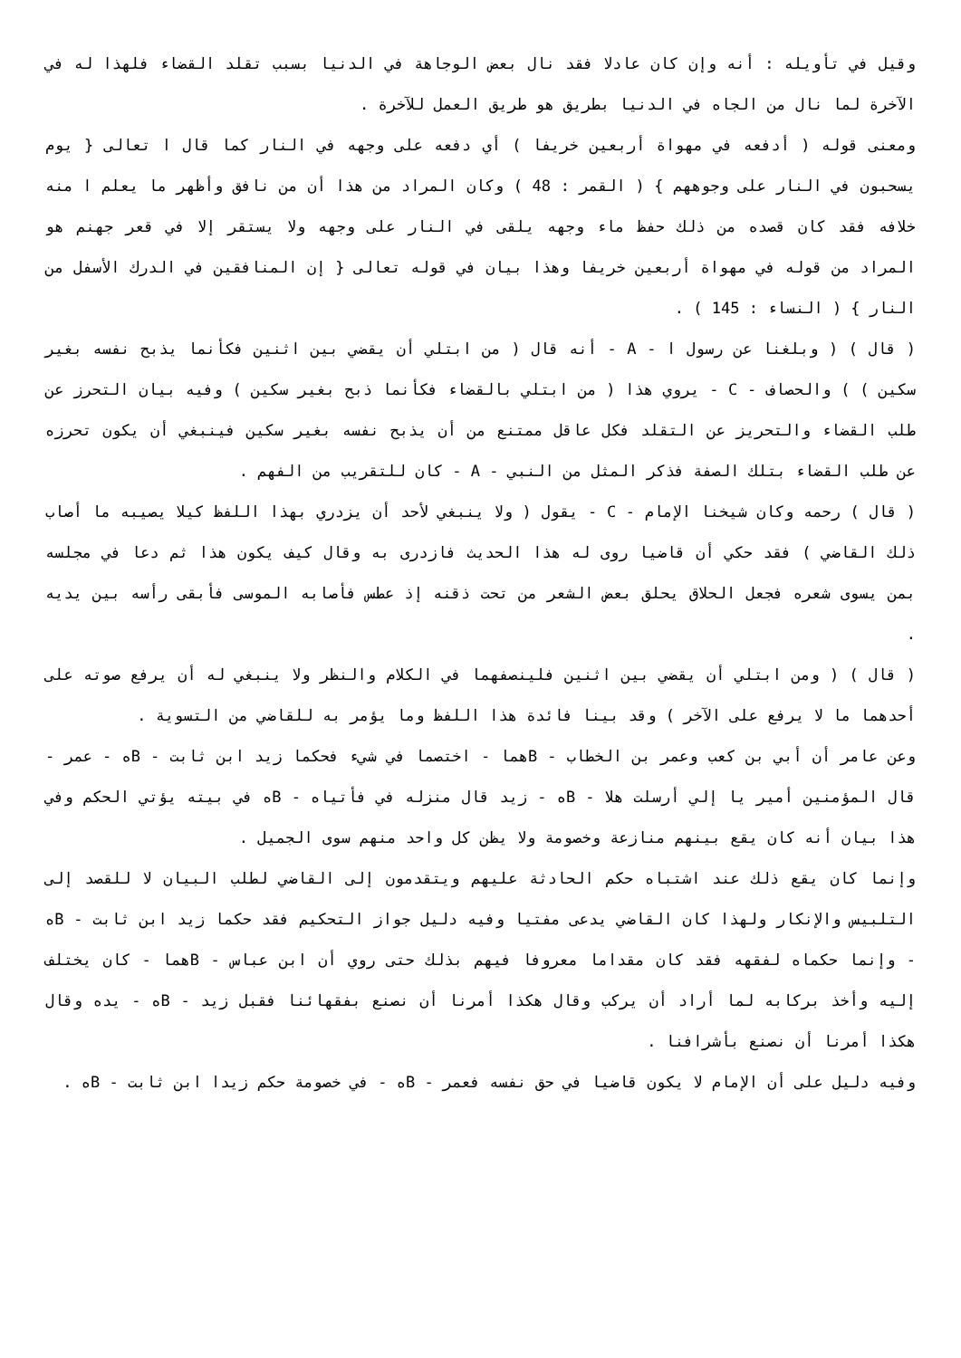وقيل في تأويله : أنه وإن كان عادلا فقد نال بعض الوجاهة في الدنيا بسبب تقلد القضاء فلهذا له في الآخرة لما نال من الجاه في الدنيا بطريق هو طريق العمل للآخرة .
ومعنى قوله ( أدفعه في مهواة أربعين خريفا ) أي دفعه على وجهه في النار كما قال ا تعالى { يوم يسحبون في النار على وجوههم } ( القمر : 48 ) وكان المراد من هذا أن من نافق وأظهر ما يعلم ا منه خلافه فقد كان قصده من ذلك حفظ ماء وجهه يلقى في النار على وجهه ولا يستقر إلا في قعر جهنم هو المراد من قوله في مهواة أربعين خريفا وهذا بيان في قوله تعالى { إن المنافقين في الدرك الأسفل من النار } ( النساء : 145 ) .
( قال ) ( وبلغنا عن رسول ا - A - أنه قال ( من ابتلي أن يقضي بين اثنين فكأنما يذبح نفسه بغير سكين ) ) والحصاف - C - يروي هذا ( من ابتلي بالقضاء فكأنما ذبح بغير سكين ) وفيه بيان التحرز عن طلب القضاء والتحريز عن التقلد فكل عاقل ممتنع من أن يذبح نفسه بغير سكين فينبغي أن يكون تحرزه عن طلب القضاء بتلك الصفة فذكر المثل من النبي - A - كان للتقريب من الفهم .
( قال ) رحمه وكان شيخنا الإمام - C - يقول ( ولا ينبغي لأحد أن يزدري بهذا اللفظ كيلا يصيبه ما أصاب ذلك القاضي ) فقد حكي أن قاضيا روى له هذا الحديث فازدرى به وقال كيف يكون هذا ثم دعا في مجلسه بمن يسوى شعره فجعل الحلاق يحلق بعض الشعر من تحت ذقنه إذ عطس فأصابه الموسى فأبقى رأسه بين يديه .
( قال ) ( ومن ابتلي أن يقضي بين اثنين فلينصفهما في الكلام والنظر ولا ينبغي له أن يرفع صوته على أحدهما ما لا يرفع على الآخر ) وقد بينا فائدة هذا اللفظ وما يؤمر به للقاضي من التسوية .
وعن عامر أن أبي بن كعب وعمر بن الخطاب - Bهما - اختصما في شيء فحكما زيد ابن ثابت - Bه - عمر - قال المؤمنين أمير يا إلي أرسلت هلا - Bه - زيد قال منزله في فأتياه - Bه في بيته يؤتي الحكم وفي هذا بيان أنه كان يقع بينهم منازعة وخصومة ولا يظن كل واحد منهم سوى الجميل .
وإنما كان يقع ذلك عند اشتباه حكم الحادثة عليهم ويتقدمون إلى القاضي لطلب البيان لا للقصد إلى التلبيس والإنكار ولهذا كان القاضي يدعى مفتيا وفيه دليل جواز التحكيم فقد حكما زيد ابن ثابت - Bه - وإنما حكماه لفقهه فقد كان مقداما معروفا فيهم بذلك حتى روي أن ابن عباس - Bهما - كان يختلف إليه وأخذ بركابه لما أراد أن يركب وقال هكذا أمرنا أن نصنع بفقهائنا فقبل زيد - Bه - يده وقال هكذا أمرنا أن نصنع بأشرافنا .
وفيه دليل على أن الإمام لا يكون قاضيا في حق نفسه فعمر - Bه - في خصومة حكم زيدا ابن ثابت - Bه .